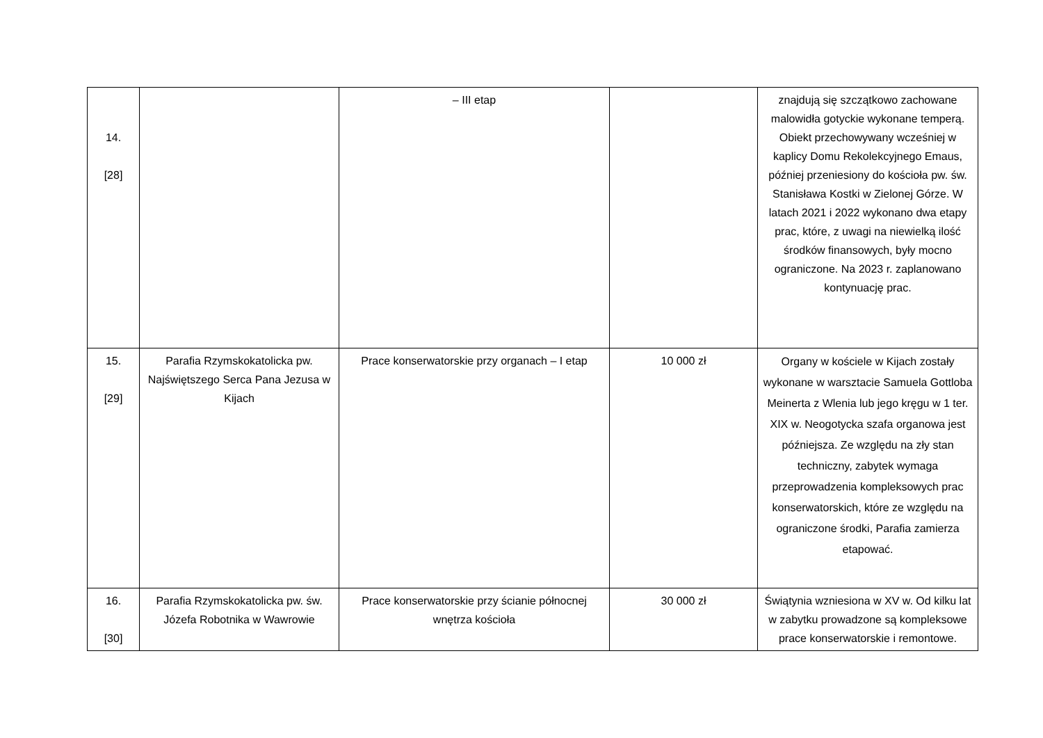| 14. [28] | | – III etap | | znajdują się szczątkowo zachowane malowidła gotyckie wykonane temperą. Obiekt przechowywany wcześniej w kaplicy Domu Rekolekcyjnego Emaus, później przeniesiony do kościoła pw. św. Stanisława Kostki w Zielonej Górze. W latach 2021 i 2022 wykonano dwa etapy prac, które, z uwagi na niewielką ilość środków finansowych, były mocno ograniczone. Na 2023 r. zaplanowano kontynuację prac. |
| 15. [29] | Parafia Rzymskokatolicka pw. Najświętszego Serca Pana Jezusa w Kijach | Prace konserwatorskie przy organach – I etap | 10 000 zł | Organy w kościele w Kijach zostały wykonane w warsztacie Samuela Gottloba Meinerta z Wlenia lub jego kręgu w 1 ter. XIX w. Neogotycka szafa organowa jest późniejsza. Ze względu na zły stan techniczny, zabytek wymaga przeprowadzenia kompleksowych prac konserwatorskich, które ze względu na ograniczone środki, Parafia zamierza etapować. |
| 16. [30] | Parafia Rzymskokatolicka pw. św. Józefa Robotnika w Wawrowie | Prace konserwatorskie przy ścianie północnej wnętrza kościoła | 30 000 zł | Świątynia wzniesiona w XV w. Od kilku lat w zabytku prowadzone są kompleksowe prace konserwatorskie i remontowe. |